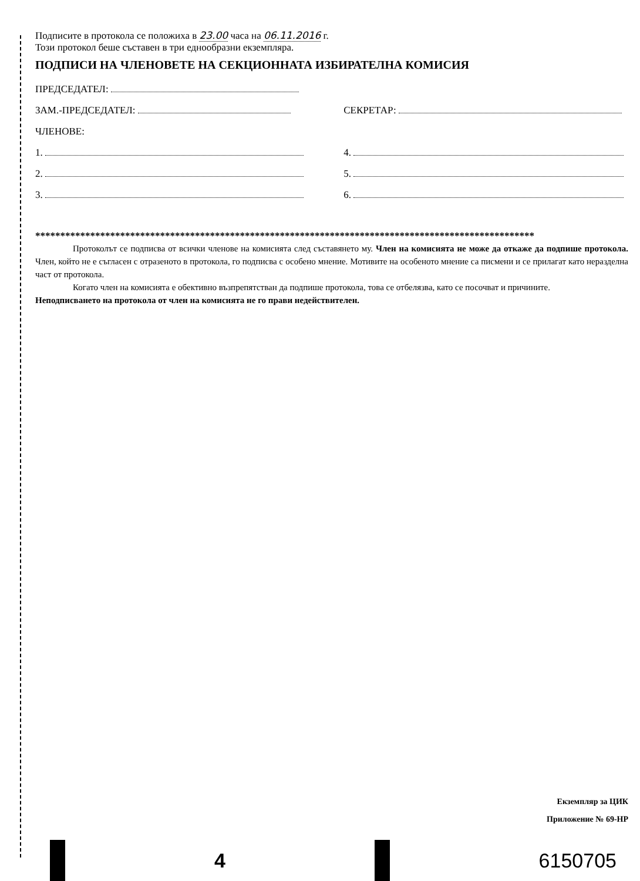Подписите в протокола се положиха в 23.00 часа на 06.11.2016 г.
Този протокол беше съставен в три еднообразни екземпляра.
ПОДПИСИ НА ЧЛЕНОВЕТЕ НА СЕКЦИОННАТА ИЗБИРАТЕЛНА КОМИСИЯ
ПРЕДСЕДАТЕЛ:
ЗАМ.-ПРЕДСЕДАТЕЛ: СЕКРЕТАР:
ЧЛЕНОВЕ:
1. 4.
2. 5.
3. 6.
****************************************************************************************************
Протоколът се подписва от всички членове на комисията след съставянето му. Член на комисията не може да откаже да подпише протокола. Член, който не е съгласен с отразеното в протокола, го подписва с особено мнение. Мотивите на особеното мнение са писмени и се прилагат като неразделна част от протокола.
Когато член на комисията е обективно възпрепятстван да подпише протокола, това се отбелязва, като се посочват и причините.
Неподписването на протокола от член на комисията не го прави недействителен.
Екземпляр за ЦИК
Приложение № 69-НР
4 6150705